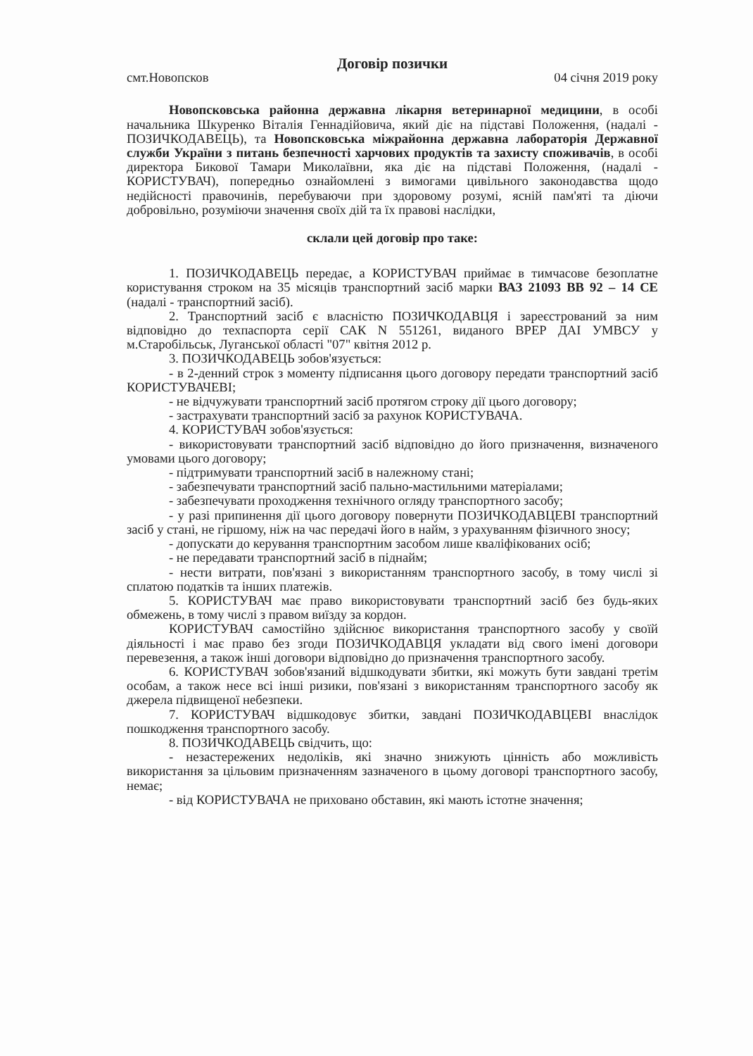Договір позички
смт.Новопсков 04 січня 2019 року
Новопсковська районна державна лікарня ветеринарної медицини, в особі начальника Шкуренко Віталія Геннадійовича, який діє на підставі Положення, (надалі - ПОЗИЧКОДАВЕЦЬ), та Новопсковська міжрайонна державна лабораторія Державної служби України з питань безпечності харчових продуктів та захисту споживачів, в особі директора Бикової Тамари Миколаївни, яка діє на підставі Положення, (надалі - КОРИСТУВАЧ), попередньо ознайомлені з вимогами цивільного законодавства щодо недійсності правочинів, перебуваючи при здоровому розумі, ясній пам'яті та діючи добровільно, розуміючи значення своїх дій та їх правові наслідки,
склали цей договір про таке:
1. ПОЗИЧКОДАВЕЦЬ передає, а КОРИСТУВАЧ приймає в тимчасове безоплатне користування строком на 35 місяців транспортний засіб марки ВАЗ 21093 ВВ 92 – 14 СЕ (надалі - транспортний засіб).
2. Транспортний засіб є власністю ПОЗИЧКОДАВЦЯ і зареєстрований за ним відповідно до техпаспорта серії САК N 551261, виданого ВРЕР ДАІ УМВСУ у м.Старобільськ, Луганської області "07" квітня 2012 р.
3. ПОЗИЧКОДАВЕЦЬ зобов'язується:
- в 2-денний строк з моменту підписання цього договору передати транспортний засіб КОРИСТУВАЧЕВІ;
- не відчужувати транспортний засіб протягом строку дії цього договору;
- застрахувати транспортний засіб за рахунок КОРИСТУВАЧА.
4. КОРИСТУВАЧ зобов'язується:
- використовувати транспортний засіб відповідно до його призначення, визначеного умовами цього договору;
- підтримувати транспортний засіб в належному стані;
- забезпечувати транспортний засіб пально-мастильними матеріалами;
- забезпечувати проходження технічного огляду транспортного засобу;
- у разі припинення дії цього договору повернути ПОЗИЧКОДАВЦЕВІ транспортний засіб у стані, не гіршому, ніж на час передачі його в найм, з урахуванням фізичного зносу;
- допускати до керування транспортним засобом лише кваліфікованих осіб;
- не передавати транспортний засіб в піднайм;
- нести витрати, пов'язані з використанням транспортного засобу, в тому числі зі сплатою податків та інших платежів.
5. КОРИСТУВАЧ має право використовувати транспортний засіб без будь-яких обмежень, в тому числі з правом виїзду за кордон.
КОРИСТУВАЧ самостійно здійснює використання транспортного засобу у своїй діяльності і має право без згоди ПОЗИЧКОДАВЦЯ укладати від свого імені договори перевезення, а також інші договори відповідно до призначення транспортного засобу.
6. КОРИСТУВАЧ зобов'язаний відшкодувати збитки, які можуть бути завдані третім особам, а також несе всі інші ризики, пов'язані з використанням транспортного засобу як джерела підвищеної небезпеки.
7. КОРИСТУВАЧ відшкодовує збитки, завдані ПОЗИЧКОДАВЦЕВІ внаслідок пошкодження транспортного засобу.
8. ПОЗИЧКОДАВЕЦЬ свідчить, що:
- незастережених недоліків, які значно знижують цінність або можливість використання за цільовим призначенням зазначеного в цьому договорі транспортного засобу, немає;
- від КОРИСТУВАЧА не приховано обставин, які мають істотне значення;